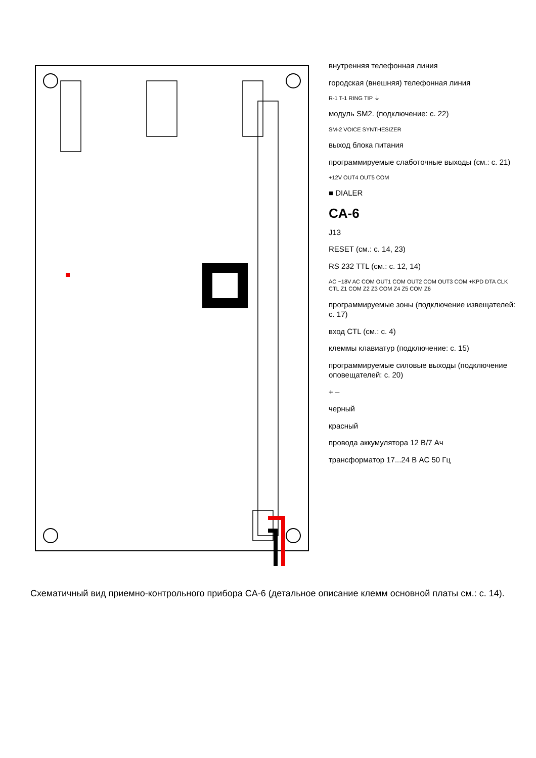внутренняя телефонная линия
городская (внешняя) телефонная линия
R-1 T-1 RING TIP ⏚
модуль SM2. (подключение: с. 22)
SM-2 VOICE SYNTHESIZER
выход блока питания
программируемые слаботочные выходы (см.: с. 21)
+12V OUT4 OUT5 COM
■ DIALER
CA-6
J13
RESET (см.: с. 14, 23)
RS 232 TTL (см.: с. 12, 14)
AC ~18V AC COM OUT1 COM OUT2 COM OUT3 COM +KPD DTA CLK CTL Z1 COM Z2 Z3 COM Z4 Z5 COM Z6
программируемые зоны (подключение извещателей: с. 17)
вход CTL (см.: с. 4)
клеммы клавиатур (подключение: с. 15)
программируемые силовые выходы (подключение оповещателей: с. 20)
+ –
черный
красный
провода аккумулятора 12 В/7 Ач
трансформатор 17...24 В AC 50 Гц
Схематичный вид приемно-контрольного прибора CA-6 (детальное описание клемм основной платы см.: с. 14).